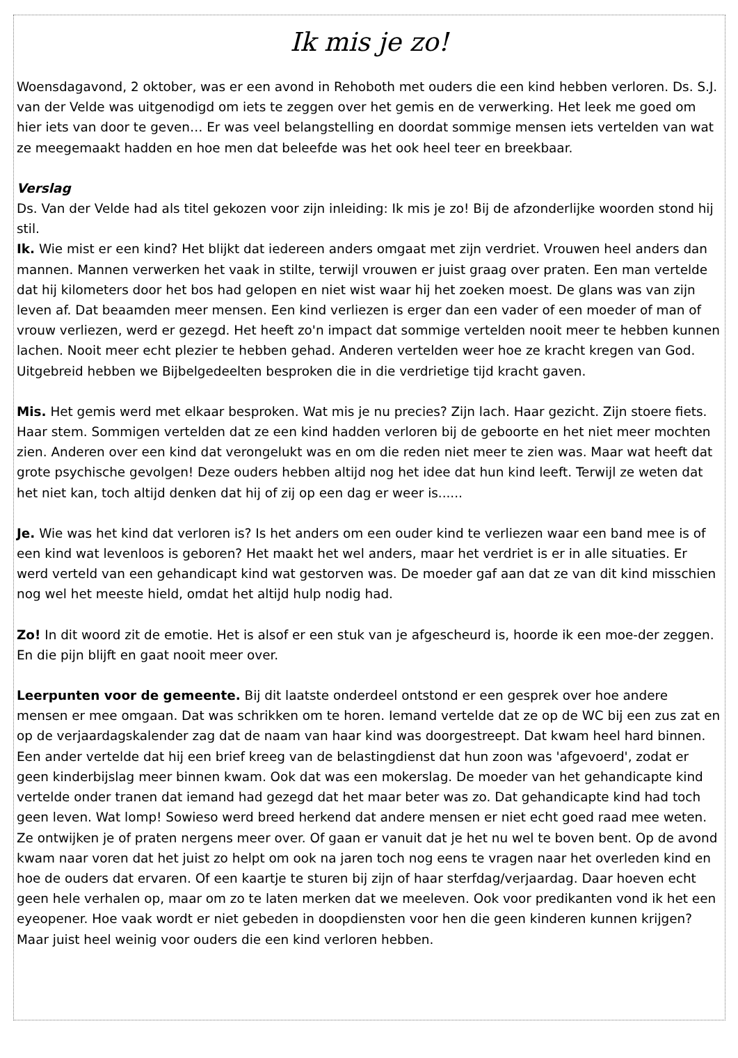Ik mis je zo!
Woensdagavond, 2 oktober, was er een avond in Rehoboth met ouders die een kind hebben verloren. Ds. S.J. van der Velde was uitgenodigd om iets te zeggen over het gemis en de verwerking. Het leek me goed om hier iets van door te geven… Er was veel belangstelling en doordat sommige mensen iets vertelden van wat ze meegemaakt hadden en hoe men dat beleefde was het ook heel teer en breekbaar.
Verslag
Ds. Van der Velde had als titel gekozen voor zijn inleiding: Ik mis je zo! Bij de afzonderlijke woorden stond hij stil.
Ik. Wie mist er een kind? Het blijkt dat iedereen anders omgaat met zijn verdriet. Vrouwen heel anders dan mannen. Mannen verwerken het vaak in stilte, terwijl vrouwen er juist graag over praten. Een man vertelde dat hij kilometers door het bos had gelopen en niet wist waar hij het zoeken moest. De glans was van zijn leven af. Dat beaamden meer mensen. Een kind verliezen is erger dan een vader of een moeder of man of vrouw verliezen, werd er gezegd. Het heeft zo'n impact dat sommige vertelden nooit meer te hebben kunnen lachen. Nooit meer echt plezier te hebben gehad. Anderen vertelden weer hoe ze kracht kregen van God. Uitgebreid hebben we Bijbelgedeelten besproken die in die verdrietige tijd kracht gaven.
Mis. Het gemis werd met elkaar besproken. Wat mis je nu precies? Zijn lach. Haar gezicht. Zijn stoere fiets. Haar stem. Sommigen vertelden dat ze een kind hadden verloren bij de geboorte en het niet meer mochten zien. Anderen over een kind dat verongelukt was en om die reden niet meer te zien was. Maar wat heeft dat grote psychische gevolgen! Deze ouders hebben altijd nog het idee dat hun kind leeft. Terwijl ze weten dat het niet kan, toch altijd denken dat hij of zij op een dag er weer is......
Je. Wie was het kind dat verloren is? Is het anders om een ouder kind te verliezen waar een band mee is of een kind wat levenloos is geboren? Het maakt het wel anders, maar het verdriet is er in alle situaties. Er werd verteld van een gehandicapt kind wat gestorven was. De moeder gaf aan dat ze van dit kind misschien nog wel het meeste hield, omdat het altijd hulp nodig had.
Zo! In dit woord zit de emotie. Het is alsof er een stuk van je afgescheurd is, hoorde ik een moe-der zeggen. En die pijn blijft en gaat nooit meer over.
Leerpunten voor de gemeente. Bij dit laatste onderdeel ontstond er een gesprek over hoe andere mensen er mee omgaan. Dat was schrikken om te horen. Iemand vertelde dat ze op de WC bij een zus zat en op de verjaardagskalender zag dat de naam van haar kind was doorgestreept. Dat kwam heel hard binnen. Een ander vertelde dat hij een brief kreeg van de belastingdienst dat hun zoon was 'afgevoerd', zodat er geen kinderbijslag meer binnen kwam. Ook dat was een mokerslag. De moeder van het gehandicapte kind vertelde onder tranen dat iemand had gezegd dat het maar beter was zo. Dat gehandicapte kind had toch geen leven. Wat lomp! Sowieso werd breed herkend dat andere mensen er niet echt goed raad mee weten. Ze ontwijken je of praten nergens meer over. Of gaan er vanuit dat je het nu wel te boven bent. Op de avond kwam naar voren dat het juist zo helpt om ook na jaren toch nog eens te vragen naar het overleden kind en hoe de ouders dat ervaren. Of een kaartje te sturen bij zijn of haar sterfdag/verjaardag. Daar hoeven echt geen hele verhalen op, maar om zo te laten merken dat we meeleven. Ook voor predikanten vond ik het een eyeopener. Hoe vaak wordt er niet gebeden in doopdiensten voor hen die geen kinderen kunnen krijgen? Maar juist heel weinig voor ouders die een kind verloren hebben.